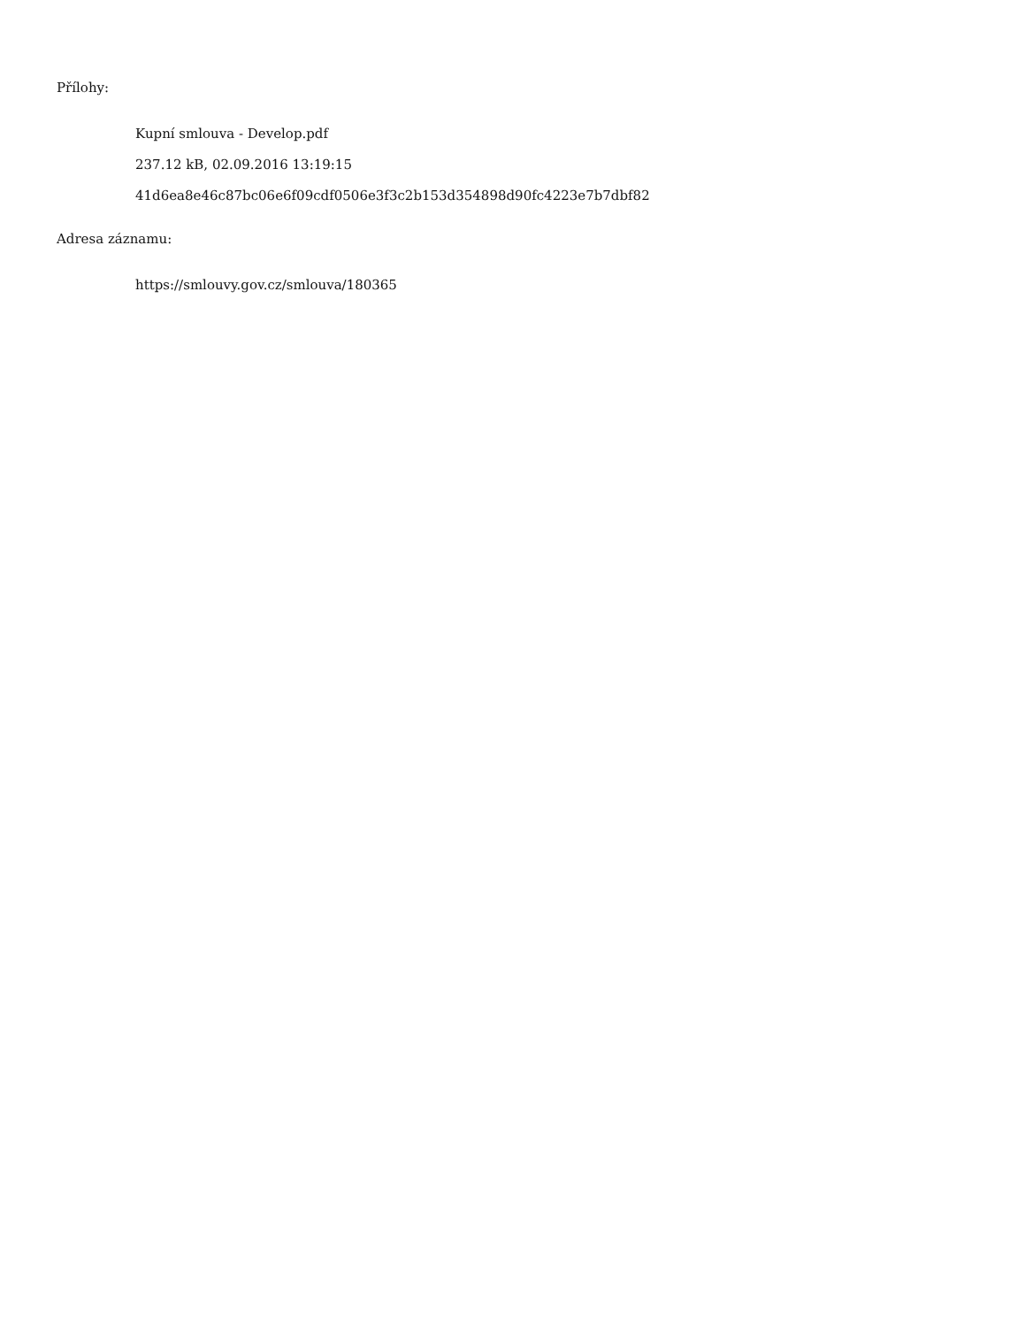Přílohy:
Kupní smlouva - Develop.pdf
237.12 kB, 02.09.2016 13:19:15
41d6ea8e46c87bc06e6f09cdf0506e3f3c2b153d354898d90fc4223e7b7dbf82
Adresa záznamu:
https://smlouvy.gov.cz/smlouva/180365